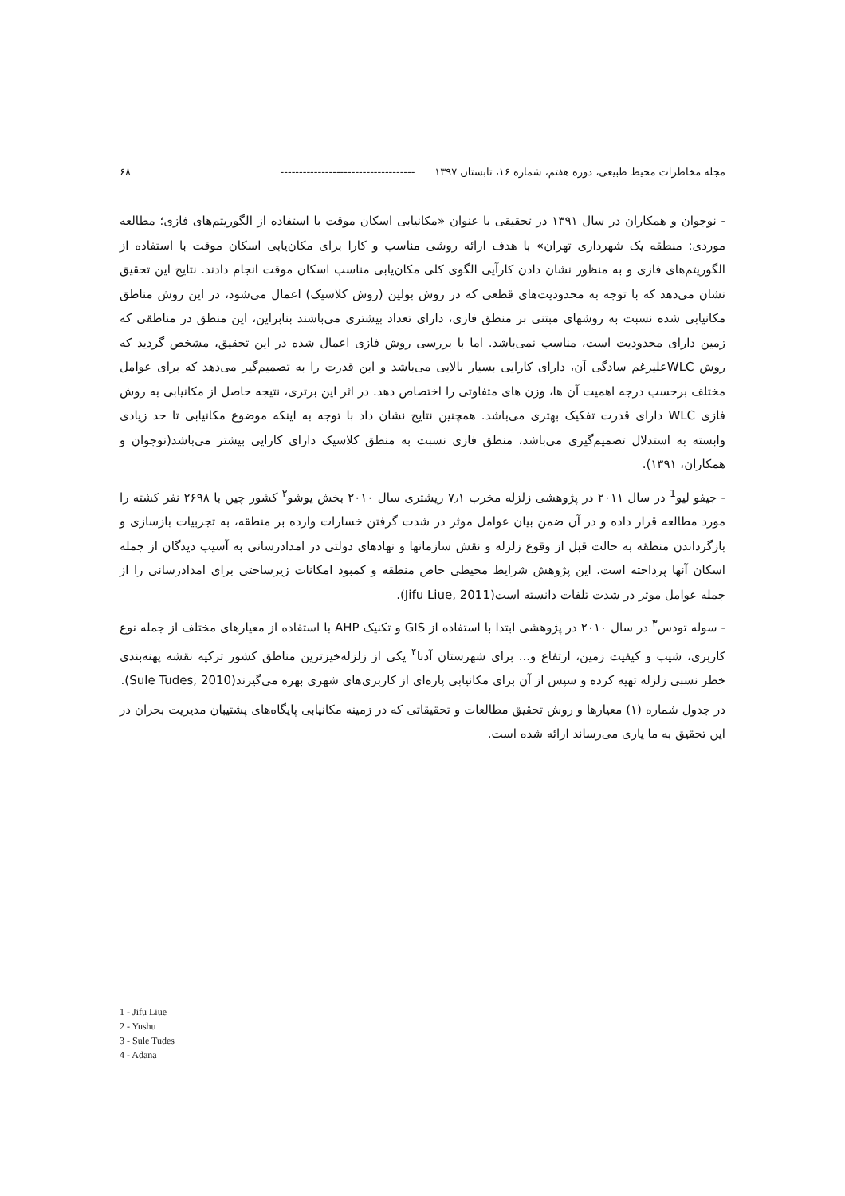مجله مخاطرات محیط طبیعی، دوره هفتم، شماره ۱۶، تابستان ۱۳۹۷ ------------------------------------ ۶۸
- نوجوان و همکاران در سال ۱۳۹۱ در تحقیقی با عنوان «مکانیابی اسکان موقت با استفاده از الگوریتم‌های فازی؛ مطالعه موردی: منطقه یک شهرداری تهران» با هدف ارائه روشی مناسب و کارا برای مکان‌یابی اسکان موقت با استفاده از الگوریتم‌های فازی و به منظور نشان دادن کارآیی الگوی کلی مکان‌یابی مناسب اسکان موقت انجام دادند. نتایج این تحقیق نشان می‌دهد که با توجه به محدودیت‌های قطعی که در روش بولین (روش کلاسیک) اعمال می‌شود، در این روش مناطق مکانیابی شده نسبت به روشهای مبتنی بر منطق فازی، دارای تعداد بیشتری می‌باشند بنابراین، این منطق در مناطقی که زمین دارای محدودیت است، مناسب نمی‌باشد. اما با بررسی روش فازی اعمال شده در این تحقیق، مشخص گردید که روش WLCعلیرغم سادگی آن، دارای کارایی بسیار بالایی می‌باشد و این قدرت را به تصمیم‌گیر می‌دهد که برای عوامل مختلف برحسب درجه اهمیت آن ها، وزن های متفاوتی را اختصاص دهد. در اثر این برتری، نتیجه حاصل از مکانیابی به روش فازی WLC دارای قدرت تفکیک بهتری می‌باشد. همچنین نتایج نشان داد با توجه به اینکه موضوع مکانیابی تا حد زیادی وابسته به استدلال تصمیم‌گیری می‌باشد، منطق فازی نسبت به منطق کلاسیک دارای کارایی بیشتر می‌باشد(نوجوان و همکاران، ۱۳۹۱).
- جیفو لیو<sup>1</sup> در سال ۲۰۱۱ در پژوهشی زلزله مخرب ۷٫۱ ریشتری سال ۲۰۱۰ بخش یوشو<sup>۲</sup> کشور چین با ۲۶۹۸ نفر کشته را مورد مطالعه قرار داده و در آن ضمن بیان عوامل موثر در شدت گرفتن خسارات وارده بر منطقه، به تجربیات بازسازی و بازگرداندن منطقه به حالت قبل از وقوع زلزله و نقش سازمانها و نهادهای دولتی در امدادرسانی به آسیب دیدگان از جمله اسکان آنها پرداخته است. این پژوهش شرایط محیطی خاص منطقه و کمبود امکانات زیرساختی برای امدادرسانی را از جمله عوامل موثر در شدت تلفات دانسته است(Jifu Liue, 2011).
- سوله تودس<sup>۳</sup> در سال ۲۰۱۰ در پژوهشی ابتدا با استفاده از GIS و تکنیک AHP با استفاده از معیارهای مختلف از جمله نوع کاربری، شیب و کیفیت زمین، ارتفاع و... برای شهرستان آدنا<sup>۴</sup> یکی از زلزله‌خیزترین مناطق کشور ترکیه نقشه پهنه‌بندی خطر نسبی زلزله تهیه کرده و سپس از آن برای مکانیابی پاره‌ای از کاربری‌های شهری بهره می‌گیرند(Sule Tudes, 2010).
در جدول شماره (۱) معیارها و روش تحقیق مطالعات و تحقیقاتی که در زمینه مکانیابی پایگاه‌های پشتیبان مدیریت بحران در این تحقیق به ما یاری می‌رساند ارائه شده است.
1 - Jifu Liue
2 - Yushu
3 - Sule Tudes
4 - Adana